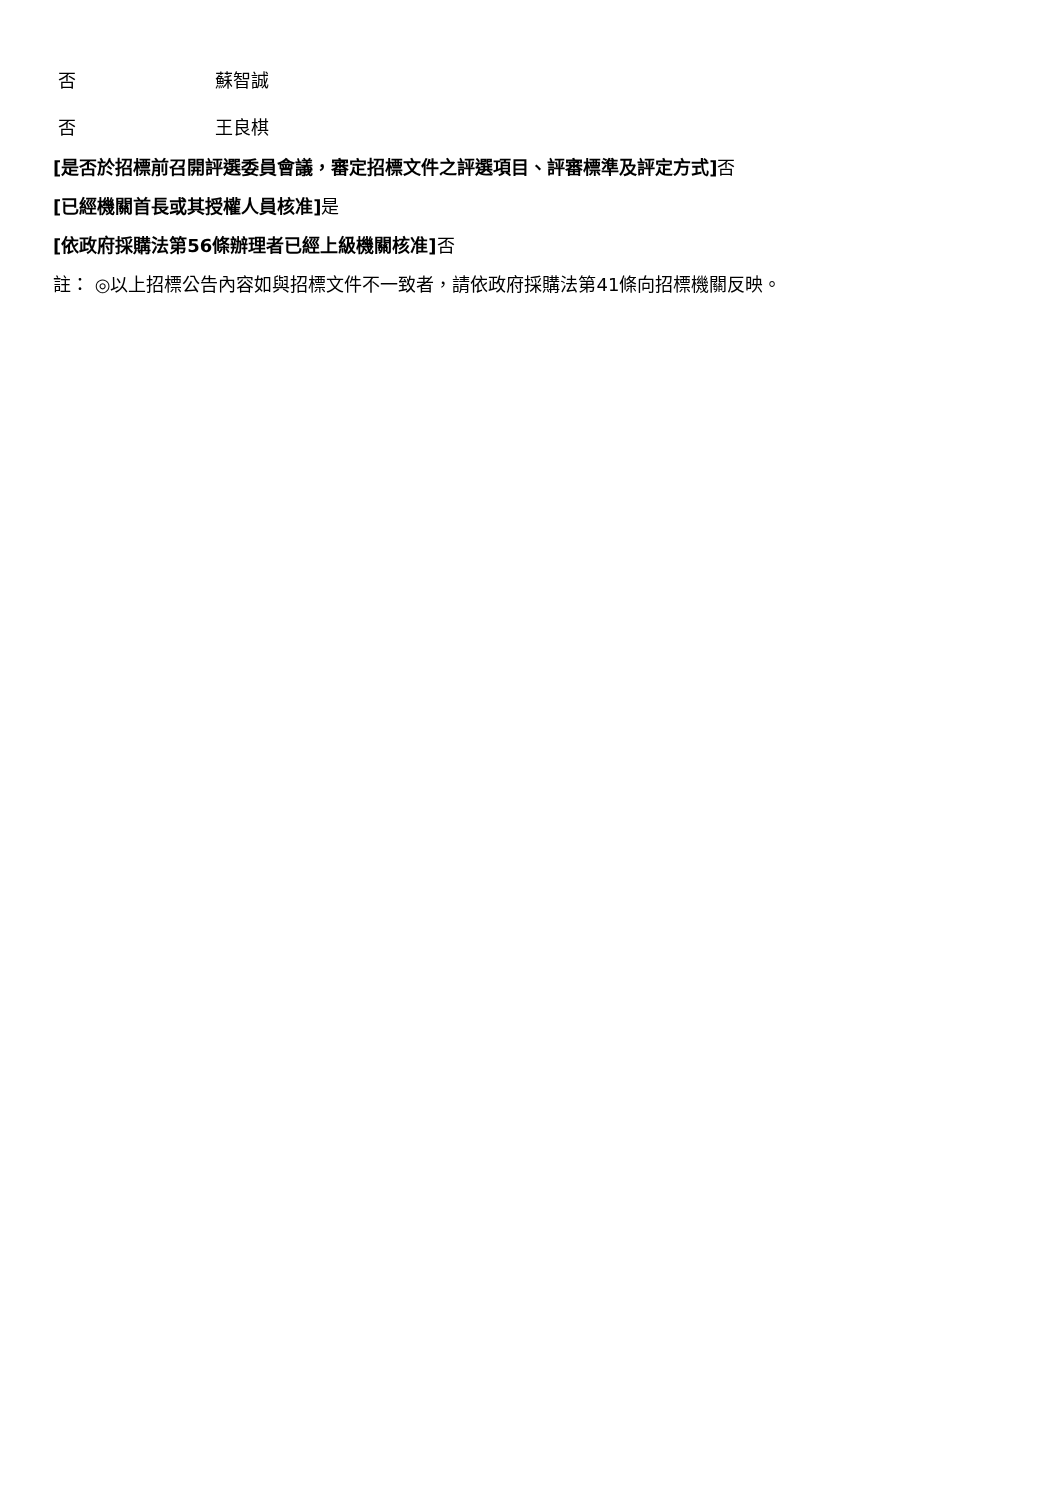| 否 | 蘇智誠 |
| 否 | 王良棋 |
[是否於招標前召開評選委員會議，審定招標文件之評選項目、評審標準及評定方式] 否
[已經機關首長或其授權人員核准] 是
[依政府採購法第56條辦理者已經上級機關核准] 否
註： ◎以上招標公告內容如與招標文件不一致者，請依政府採購法第41條向招標機關反映。